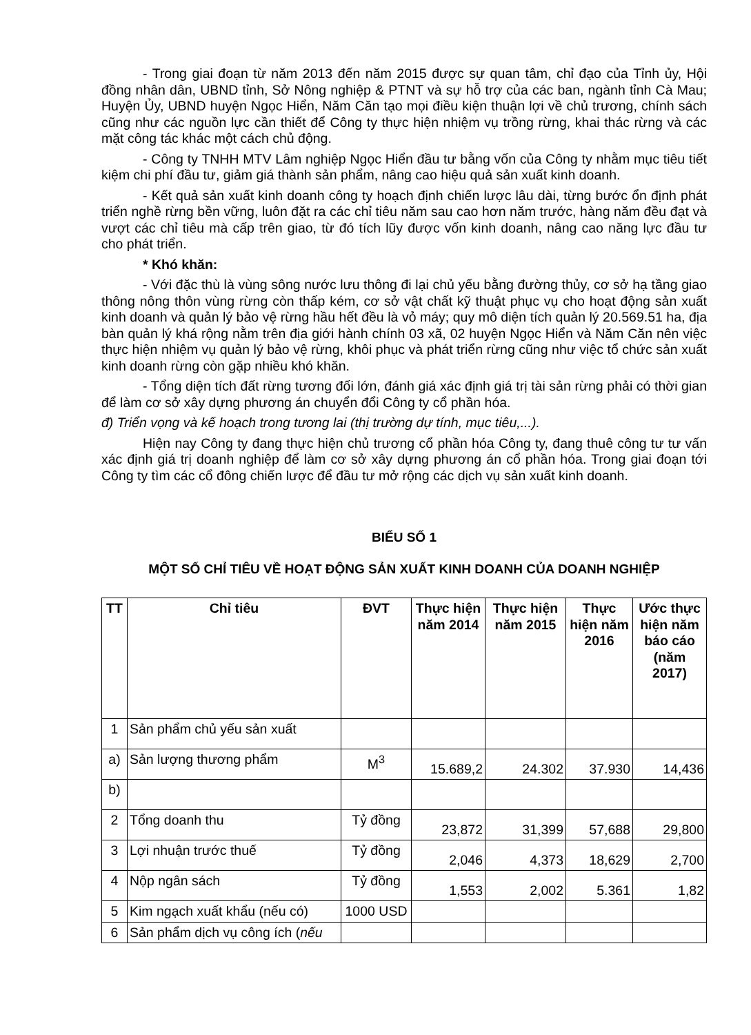- Trong giai đoạn từ năm 2013 đến năm 2015 được sự quan tâm, chỉ đạo của Tỉnh ủy, Hội đồng nhân dân, UBND tỉnh, Sở Nông nghiệp & PTNT và sự hỗ trợ của các ban, ngành tỉnh Cà Mau; Huyện Ủy, UBND huyện Ngọc Hiển, Năm Căn tạo mọi điều kiện thuận lợi về chủ trương, chính sách cũng như các nguồn lực cần thiết để Công ty thực hiện nhiệm vụ trồng rừng, khai thác rừng và các mặt công tác khác một cách chủ động.
- Công ty TNHH MTV Lâm nghiệp Ngọc Hiển đầu tư bằng vốn của Công ty nhằm mục tiêu tiết kiệm chi phí đầu tư, giảm giá thành sản phẩm, nâng cao hiệu quả sản xuất kinh doanh.
- Kết quả sản xuất kinh doanh công ty hoạch định chiến lược lâu dài, từng bước ổn định phát triển nghề rừng bền vững, luôn đặt ra các chỉ tiêu năm sau cao hơn năm trước, hàng năm đều đạt và vượt các chỉ tiêu mà cấp trên giao, từ đó tích lũy được vốn kinh doanh, nâng cao năng lực đầu tư cho phát triển.
* Khó khăn:
- Với đặc thù là vùng sông nước lưu thông đi lại chủ yếu bằng đường thủy, cơ sở hạ tầng giao thông nông thôn vùng rừng còn thấp kém, cơ sở vật chất kỹ thuật phục vụ cho hoạt động sản xuất kinh doanh và quản lý bảo vệ rừng hầu hết đều là vỏ máy; quy mô diện tích quản lý 20.569.51 ha, địa bàn quản lý khá rộng nằm trên địa giới hành chính 03 xã, 02 huyện Ngọc Hiển và Năm Căn nên việc thực hiện nhiệm vụ quản lý bảo vệ rừng, khôi phục và phát triển rừng cũng như việc tổ chức sản xuất kinh doanh rừng còn gặp nhiều khó khăn.
- Tổng diện tích đất rừng tương đối lớn, đánh giá xác định giá trị tài sản rừng phải có thời gian để làm cơ sở xây dựng phương án chuyển đổi Công ty cổ phần hóa.
đ) Triển vọng và kế hoạch trong tương lai (thị trường dự tính, mục tiêu,...).
Hiện nay Công ty đang thực hiện chủ trương cổ phần hóa Công ty, đang thuê công tư tư vấn xác định giá trị doanh nghiệp để làm cơ sở xây dựng phương án cổ phần hóa. Trong giai đoạn tới Công ty tìm các cổ đông chiến lược để đầu tư mở rộng các dịch vụ sản xuất kinh doanh.
BIỂU SỐ 1
MỘT SỐ CHỈ TIÊU VỀ HOẠT ĐỘNG SẢN XUẤT KINH DOANH CỦA DOANH NGHIỆP
| TT | Chỉ tiêu | ĐVT | Thực hiện năm 2014 | Thực hiện năm 2015 | Thực hiện năm 2016 | Ước thực hiện năm báo cáo (năm 2017) |
| --- | --- | --- | --- | --- | --- | --- |
| 1 | Sản phẩm chủ yếu sản xuất | | | | | |
| a) | Sản lượng thương phẩm | M<sup>3</sup> | 15.689,2 | 24.302 | 37.930 | 14,436 |
| b) | | | | | | |
| 2 | Tổng doanh thu | Tỷ đồng | 23,872 | 31,399 | 57,688 | 29,800 |
| 3 | Lợi nhuận trước thuế | Tỷ đồng | 2,046 | 4,373 | 18,629 | 2,700 |
| 4 | Nộp ngân sách | Tỷ đồng | 1,553 | 2,002 | 5.361 | 1,82 |
| 5 | Kim ngạch xuất khẩu (nếu có) | 1000 USD | | | | |
| 6 | Sản phẩm dịch vụ công ích ( nếu | | | | | |